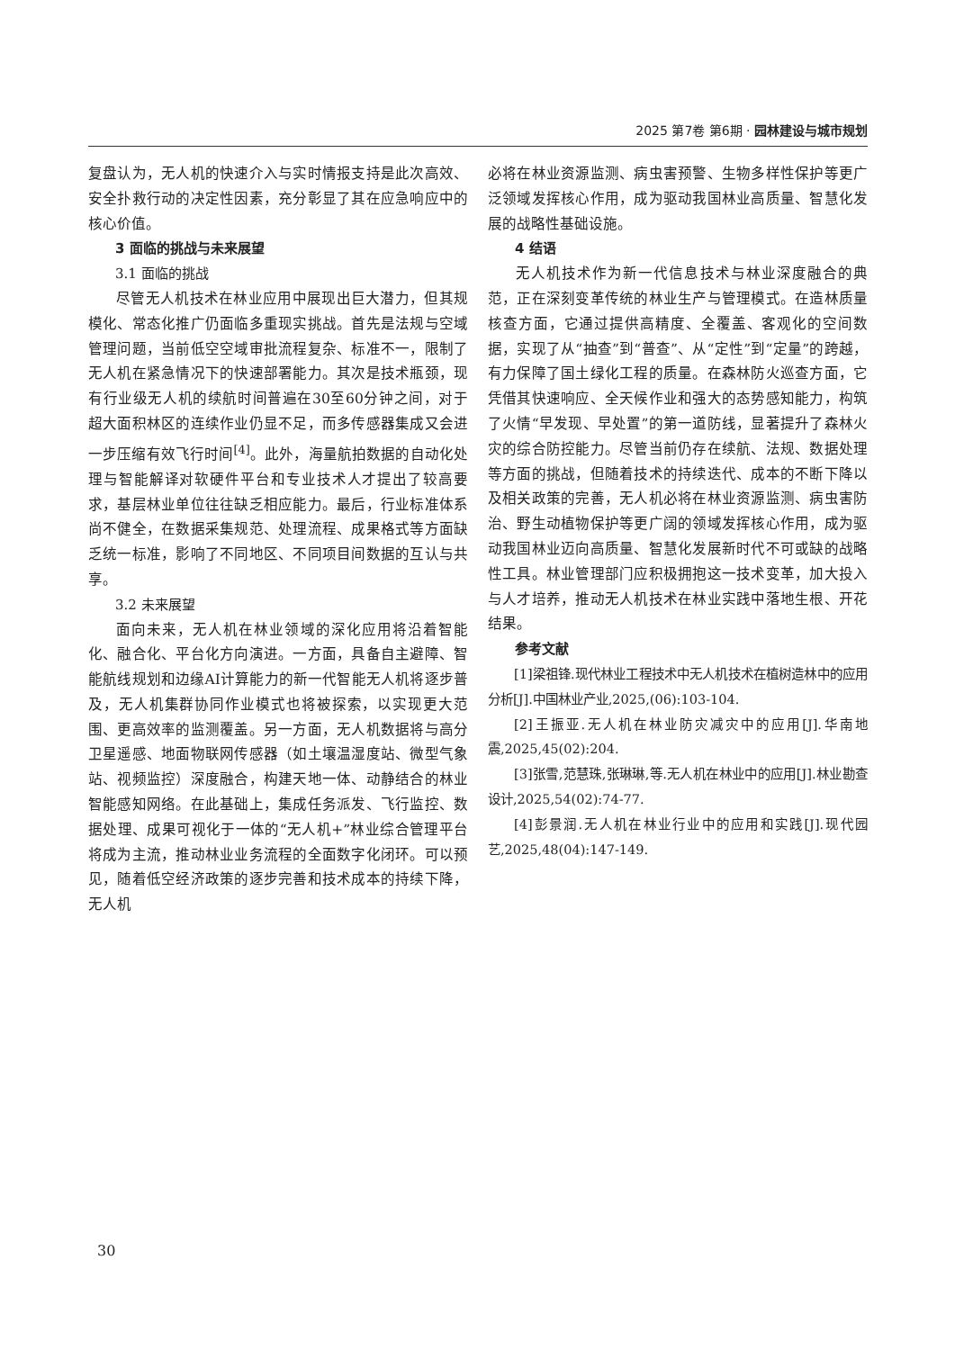2025 第7卷 第6期 · 园林建设与城市规划
复盘认为，无人机的快速介入与实时情报支持是此次高效、安全扑救行动的决定性因素，充分彰显了其在应急响应中的核心价值。
3 面临的挑战与未来展望
3.1 面临的挑战
尽管无人机技术在林业应用中展现出巨大潜力，但其规模化、常态化推广仍面临多重现实挑战。首先是法规与空域管理问题，当前低空空域审批流程复杂、标准不一，限制了无人机在紧急情况下的快速部署能力。其次是技术瓶颈，现有行业级无人机的续航时间普遍在30至60分钟之间，对于超大面积林区的连续作业仍显不足，而多传感器集成又会进一步压缩有效飞行时间<sup>[4]</sup>。此外，海量航拍数据的自动化处理与智能解译对软硬件平台和专业技术人才提出了较高要求，基层林业单位往往缺乏相应能力。最后，行业标准体系尚不健全，在数据采集规范、处理流程、成果格式等方面缺乏统一标准，影响了不同地区、不同项目间数据的互认与共享。
3.2 未来展望
面向未来，无人机在林业领域的深化应用将沿着智能化、融合化、平台化方向演进。一方面，具备自主避障、智能航线规划和边缘AI计算能力的新一代智能无人机将逐步普及，无人机集群协同作业模式也将被探索，以实现更大范围、更高效率的监测覆盖。另一方面，无人机数据将与高分卫星遥感、地面物联网传感器（如土壤温湿度站、微型气象站、视频监控）深度融合，构建天地一体、动静结合的林业智能感知网络。在此基础上，集成任务派发、飞行监控、数据处理、成果可视化于一体的“无人机+”林业综合管理平台将成为主流，推动林业业务流程的全面数字化闭环。可以预见，随着低空经济政策的逐步完善和技术成本的持续下降，无人机
必将在林业资源监测、病虫害预警、生物多样性保护等更广泛领域发挥核心作用，成为驱动我国林业高质量、智慧化发展的战略性基础设施。
4 结语
无人机技术作为新一代信息技术与林业深度融合的典范，正在深刻变革传统的林业生产与管理模式。在造林质量核查方面，它通过提供高精度、全覆盖、客观化的空间数据，实现了从“抽查”到“普查”、从“定性”到“定量”的跨越，有力保障了国土绿化工程的质量。在森林防火巡查方面，它凭借其快速响应、全天候作业和强大的态势感知能力，构筑了火情“早发现、早处置”的第一道防线，显著提升了森林火灾的综合防控能力。尽管当前仍存在续航、法规、数据处理等方面的挑战，但随着技术的持续迭代、成本的不断下降以及相关政策的完善，无人机必将在林业资源监测、病虫害防治、野生动植物保护等更广阔的领域发挥核心作用，成为驱动我国林业迈向高质量、智慧化发展新时代不可或缺的战略性工具。林业管理部门应积极拥抱这一技术变革，加大投入与人才培养，推动无人机技术在林业实践中落地生根、开花结果。
参考文献
[1]梁祖锋.现代林业工程技术中无人机技术在植树造林中的应用分析[J].中国林业产业,2025,(06):103-104.
[2]王振亚.无人机在林业防灾减灾中的应用[J].华南地震,2025,45(02):204.
[3]张雪,范慧珠,张琳琳,等.无人机在林业中的应用[J].林业勘查设计,2025,54(02):74-77.
[4]彭景润.无人机在林业行业中的应用和实践[J].现代园艺,2025,48(04):147-149.
30